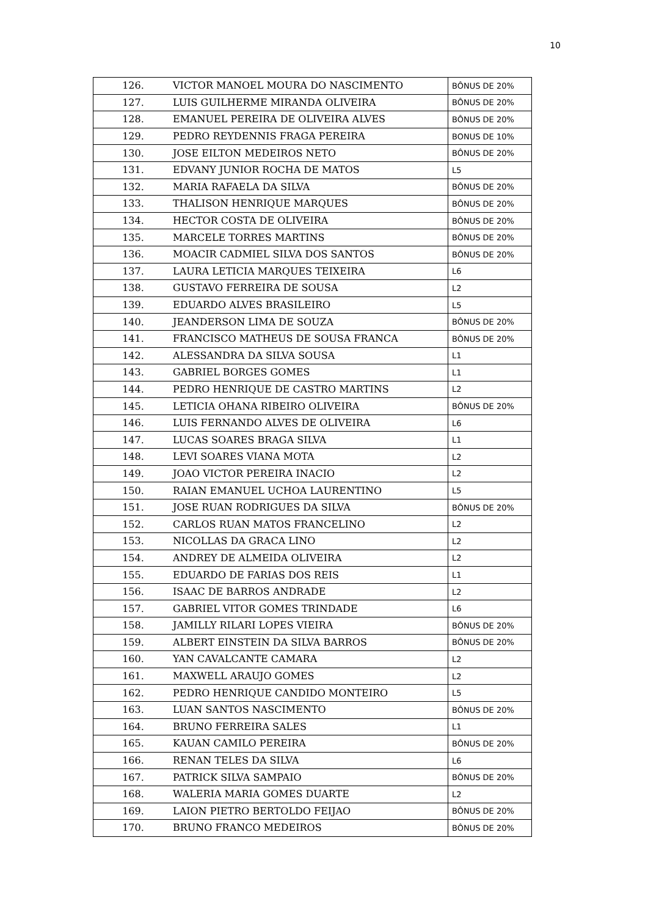10
| 126. | VICTOR MANOEL MOURA DO NASCIMENTO | BÔNUS DE 20% |
| 127. | LUIS GUILHERME MIRANDA OLIVEIRA | BÔNUS DE 20% |
| 128. | EMANUEL PEREIRA DE OLIVEIRA ALVES | BÔNUS DE 20% |
| 129. | PEDRO REYDENNIS FRAGA PEREIRA | BONUS DE 10% |
| 130. | JOSE EILTON MEDEIROS NETO | BÔNUS DE 20% |
| 131. | EDVANY JUNIOR ROCHA DE MATOS | L5 |
| 132. | MARIA RAFAELA DA SILVA | BÔNUS DE 20% |
| 133. | THALISON HENRIQUE MARQUES | BÔNUS DE 20% |
| 134. | HECTOR COSTA DE OLIVEIRA | BÔNUS DE 20% |
| 135. | MARCELE TORRES MARTINS | BÔNUS DE 20% |
| 136. | MOACIR CADMIEL SILVA DOS SANTOS | BÔNUS DE 20% |
| 137. | LAURA LETICIA MARQUES TEIXEIRA | L6 |
| 138. | GUSTAVO FERREIRA DE SOUSA | L2 |
| 139. | EDUARDO ALVES BRASILEIRO | L5 |
| 140. | JEANDERSON LIMA DE SOUZA | BÔNUS DE 20% |
| 141. | FRANCISCO MATHEUS DE SOUSA FRANCA | BÔNUS DE 20% |
| 142. | ALESSANDRA DA SILVA SOUSA | L1 |
| 143. | GABRIEL BORGES GOMES | L1 |
| 144. | PEDRO HENRIQUE DE CASTRO MARTINS | L2 |
| 145. | LETICIA OHANA RIBEIRO OLIVEIRA | BÔNUS DE 20% |
| 146. | LUIS FERNANDO ALVES DE OLIVEIRA | L6 |
| 147. | LUCAS SOARES BRAGA SILVA | L1 |
| 148. | LEVI SOARES VIANA MOTA | L2 |
| 149. | JOAO VICTOR PEREIRA INACIO | L2 |
| 150. | RAIAN EMANUEL UCHOA LAURENTINO | L5 |
| 151. | JOSE RUAN RODRIGUES DA SILVA | BÔNUS DE 20% |
| 152. | CARLOS RUAN MATOS FRANCELINO | L2 |
| 153. | NICOLLAS DA GRACA LINO | L2 |
| 154. | ANDREY DE ALMEIDA OLIVEIRA | L2 |
| 155. | EDUARDO DE FARIAS DOS REIS | L1 |
| 156. | ISAAC DE BARROS ANDRADE | L2 |
| 157. | GABRIEL VITOR GOMES TRINDADE | L6 |
| 158. | JAMILLY RILARI LOPES VIEIRA | BÔNUS DE 20% |
| 159. | ALBERT EINSTEIN DA SILVA BARROS | BÔNUS DE 20% |
| 160. | YAN CAVALCANTE CAMARA | L2 |
| 161. | MAXWELL ARAUJO GOMES | L2 |
| 162. | PEDRO HENRIQUE CANDIDO MONTEIRO | L5 |
| 163. | LUAN SANTOS NASCIMENTO | BÔNUS DE 20% |
| 164. | BRUNO FERREIRA SALES | L1 |
| 165. | KAUAN CAMILO PEREIRA | BÔNUS DE 20% |
| 166. | RENAN TELES DA SILVA | L6 |
| 167. | PATRICK SILVA SAMPAIO | BÔNUS DE 20% |
| 168. | WALERIA MARIA GOMES DUARTE | L2 |
| 169. | LAION PIETRO BERTOLDO FEIJAO | BÔNUS DE 20% |
| 170. | BRUNO FRANCO MEDEIROS | BÔNUS DE 20% |